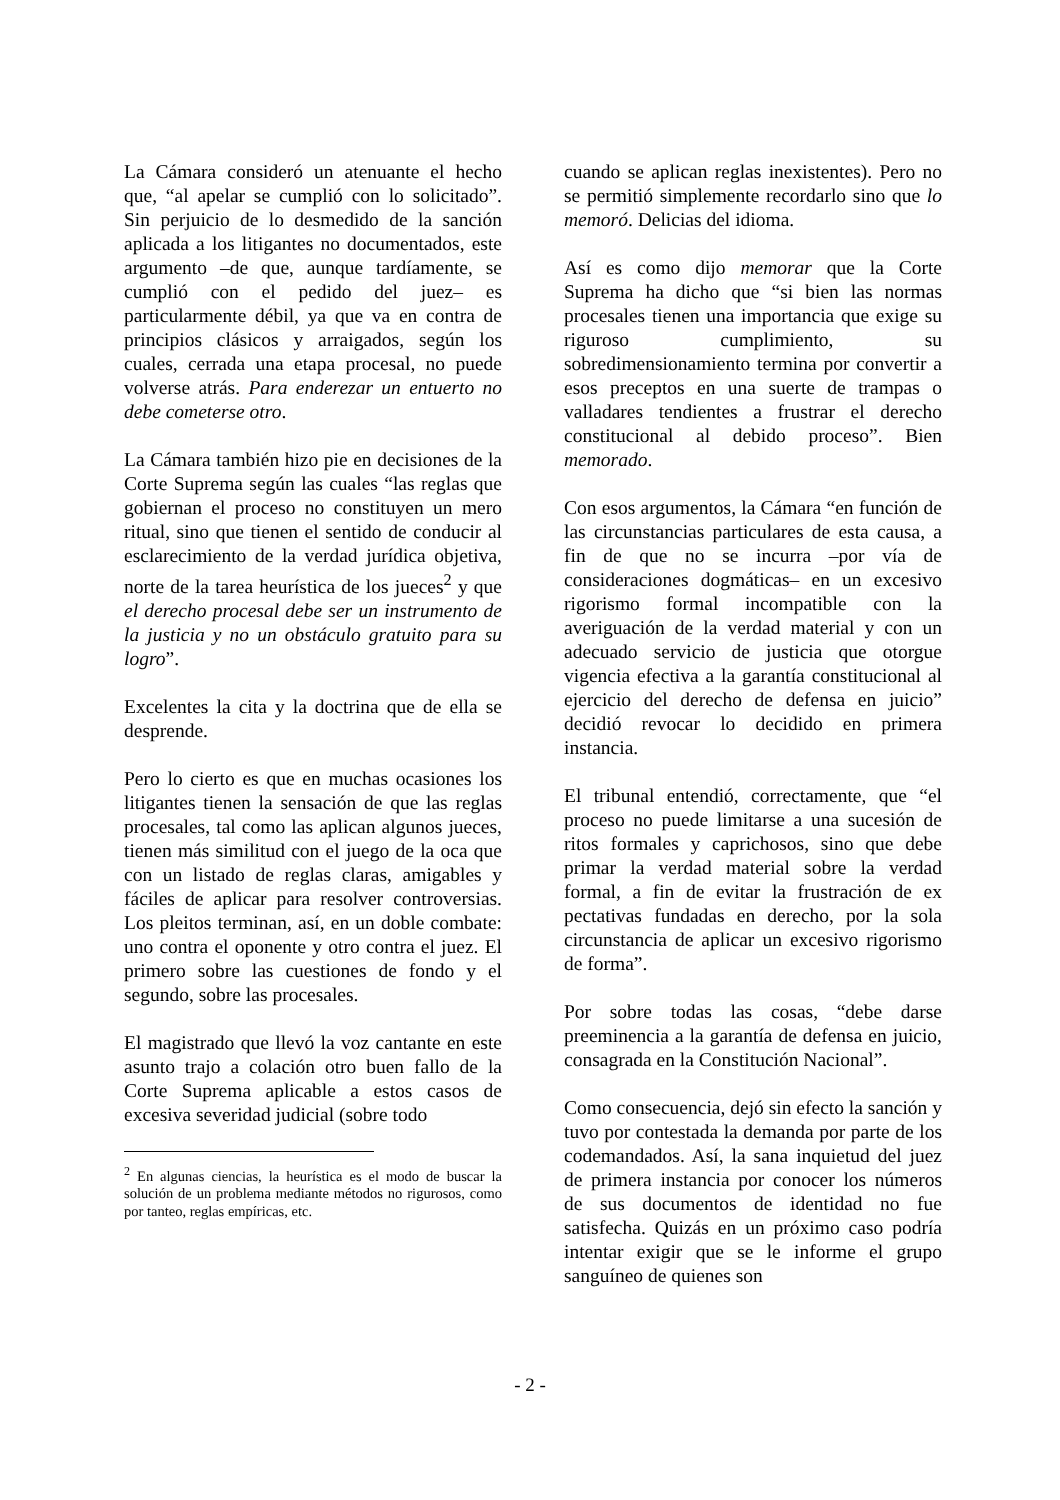La Cámara consideró un atenuante el hecho que, “al apelar se cumplió con lo solicitado”. Sin perjuicio de lo desmedido de la sanción aplicada a los litigantes no documentados, este argumento –de que, aunque tardíamente, se cumplió con el pedido del juez– es particularmente débil, ya que va en contra de principios clásicos y arraigados, según los cuales, cerrada una etapa procesal, no puede volverse atrás. Para enderezar un entuerto no debe cometerse otro.
La Cámara también hizo pie en decisiones de la Corte Suprema según las cuales “las reglas que gobiernan el proceso no constituyen un mero ritual, sino que tienen el sentido de conducir al esclarecimiento de la verdad jurídica objetiva, norte de la tarea heurística de los jueces<sup>2</sup> y que el derecho procesal debe ser un instrumento de la justicia y no un obstáculo gratuito para su logro”.
Excelentes la cita y la doctrina que de ella se desprende.
Pero lo cierto es que en muchas ocasiones los litigantes tienen la sensación de que las reglas procesales, tal como las aplican algunos jueces, tienen más similitud con el juego de la oca que con un listado de reglas claras, amigables y fáciles de aplicar para resolver controversias. Los pleitos terminan, así, en un doble combate: uno contra el oponente y otro contra el juez. El primero sobre las cuestiones de fondo y el segundo, sobre las procesales.
El magistrado que llevó la voz cantante en este asunto trajo a colación otro buen fallo de la Corte Suprema aplicable a estos casos de excesiva severidad judicial (sobre todo
<sup>2</sup> En algunas ciencias, la heurística es el modo de buscar la solución de un problema mediante métodos no rigurosos, como por tanteo, reglas empíricas, etc.
cuando se aplican reglas inexistentes). Pero no se permitió simplemente recordarlo sino que lo memoró. Delicias del idioma.
Así es como dijo memorar que la Corte Suprema ha dicho que “si bien las normas procesales tienen una importancia que exige su riguroso cumplimiento, su sobredimensionamiento termina por convertir a esos preceptos en una suerte de trampas o valladares tendientes a frustrar el derecho constitucional al debido proceso”. Bien memorado.
Con esos argumentos, la Cámara “en función de las circunstancias particulares de esta causa, a fin de que no se incurra –por vía de consideraciones dogmáticas– en un excesivo rigorismo formal incompatible con la averiguación de la verdad material y con un adecuado servicio de justicia que otorgue vigencia efectiva a la garantía constitucional al ejercicio del derecho de defensa en juicio” decidió revocar lo decidido en primera instancia.
El tribunal entendió, correctamente, que “el proceso no puede limitarse a una sucesión de ritos formales y caprichosos, sino que debe primar la verdad material sobre la verdad formal, a fin de evitar la frustración de ex pectativas fundadas en derecho, por la sola circunstancia de aplicar un excesivo rigorismo de forma”.
Por sobre todas las cosas, “debe darse preeminencia a la garantía de defensa en juicio, consagrada en la Constitución Nacional”.
Como consecuencia, dejó sin efecto la sanción y tuvo por contestada la demanda por parte de los codemandados. Así, la sana inquietud del juez de primera instancia por conocer los números de sus documentos de identidad no fue satisfecha. Quizás en un próximo caso podría intentar exigir que se le informe el grupo sanguíneo de quienes son
- 2 -